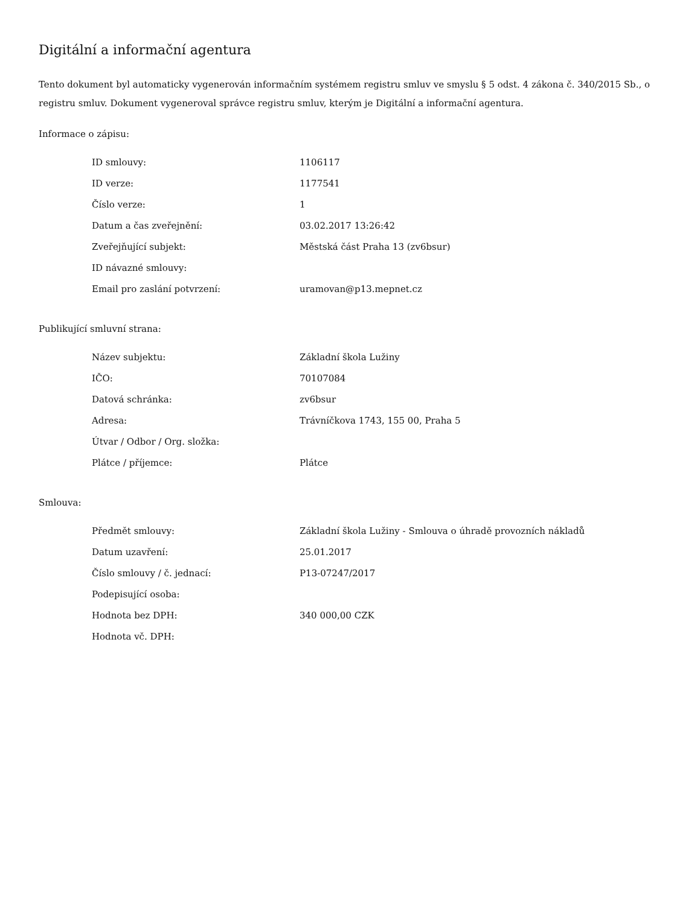Digitální a informační agentura
Tento dokument byl automaticky vygenerován informačním systémem registru smluv ve smyslu § 5 odst. 4 zákona č. 340/2015 Sb., o registru smluv. Dokument vygeneroval správce registru smluv, kterým je Digitální a informační agentura.
Informace o zápisu:
| ID smlouvy: | 1106117 |
| ID verze: | 1177541 |
| Číslo verze: | 1 |
| Datum a čas zveřejnění: | 03.02.2017 13:26:42 |
| Zveřejňující subjekt: | Městská část Praha 13 (zv6bsur) |
| ID návazné smlouvy: | |
| Email pro zaslání potvrzení: | uramovan@p13.mepnet.cz |
Publikující smluvní strana:
| Název subjektu: | Základní škola Lužiny |
| IČO: | 70107084 |
| Datová schránka: | zv6bsur |
| Adresa: | Trávníčkova 1743, 155 00, Praha 5 |
| Útvar / Odbor / Org. složka: | |
| Plátce / příjemce: | Plátce |
Smlouva:
| Předmět smlouvy: | Základní škola Lužiny - Smlouva o úhradě provozních nákladů |
| Datum uzavření: | 25.01.2017 |
| Číslo smlouvy / č. jednací: | P13-07247/2017 |
| Podepisující osoba: | |
| Hodnota bez DPH: | 340 000,00 CZK |
| Hodnota vč. DPH: | |